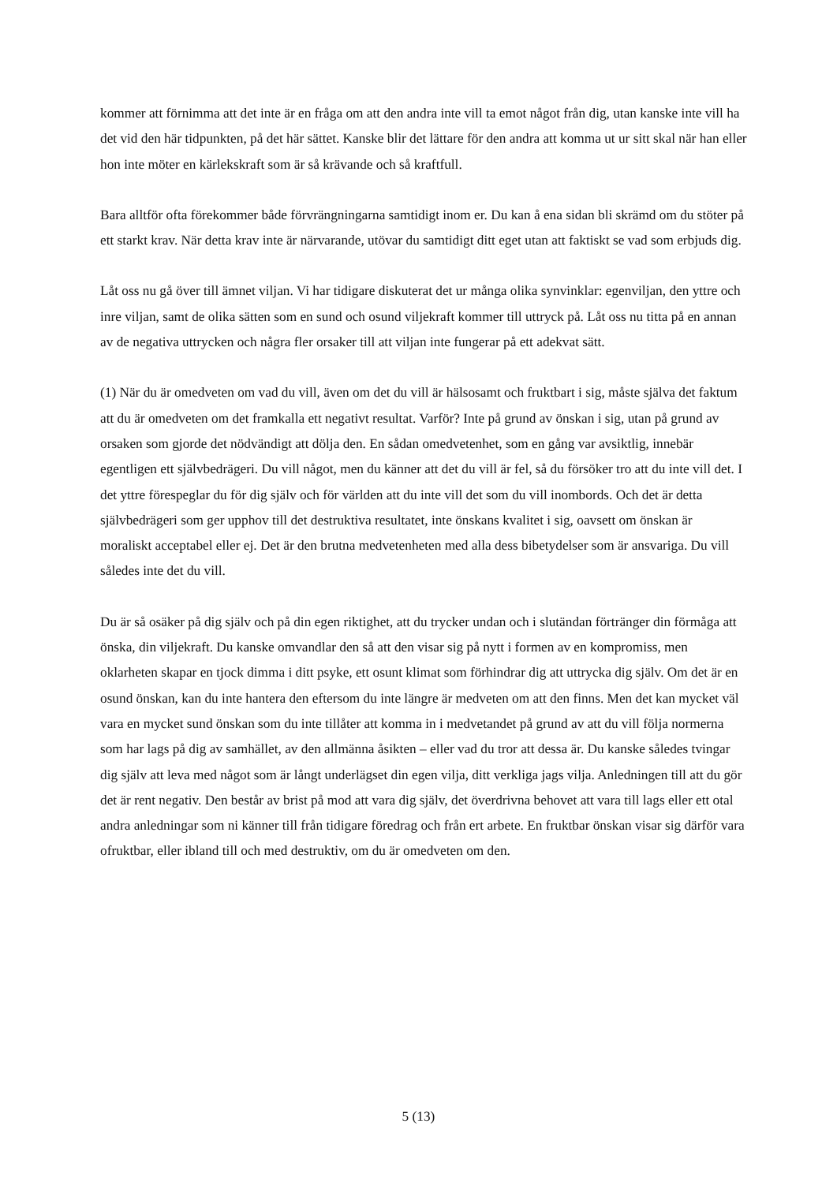kommer att förnimma att det inte är en fråga om att den andra inte vill ta emot något från dig, utan kanske inte vill ha det vid den här tidpunkten, på det här sättet. Kanske blir det lättare för den andra att komma ut ur sitt skal när han eller hon inte möter en kärlekskraft som är så krävande och så kraftfull.
Bara alltför ofta förekommer både förvrängningarna samtidigt inom er. Du kan å ena sidan bli skrämd om du stöter på ett starkt krav. När detta krav inte är närvarande, utövar du samtidigt ditt eget utan att faktiskt se vad som erbjuds dig.
Låt oss nu gå över till ämnet viljan. Vi har tidigare diskuterat det ur många olika synvinklar: egenviljan, den yttre och inre viljan, samt de olika sätten som en sund och osund viljekraft kommer till uttryck på. Låt oss nu titta på en annan av de negativa uttrycken och några fler orsaker till att viljan inte fungerar på ett adekvat sätt.
(1) När du är omedveten om vad du vill, även om det du vill är hälsosamt och fruktbart i sig, måste själva det faktum att du är omedveten om det framkalla ett negativt resultat. Varför? Inte på grund av önskan i sig, utan på grund av orsaken som gjorde det nödvändigt att dölja den. En sådan omedvetenhet, som en gång var avsiktlig, innebär egentligen ett självbedrägeri. Du vill något, men du känner att det du vill är fel, så du försöker tro att du inte vill det. I det yttre förespeglar du för dig själv och för världen att du inte vill det som du vill inombords. Och det är detta självbedrägeri som ger upphov till det destruktiva resultatet, inte önskans kvalitet i sig, oavsett om önskan är moraliskt acceptabel eller ej. Det är den brutna medvetenheten med alla dess bibetydelser som är ansvariga. Du vill således inte det du vill.
Du är så osäker på dig själv och på din egen riktighet, att du trycker undan och i slutändan förtränger din förmåga att önska, din viljekraft. Du kanske omvandlar den så att den visar sig på nytt i formen av en kompromiss, men oklarheten skapar en tjock dimma i ditt psyke, ett osunt klimat som förhindrar dig att uttrycka dig själv. Om det är en osund önskan, kan du inte hantera den eftersom du inte längre är medveten om att den finns. Men det kan mycket väl vara en mycket sund önskan som du inte tillåter att komma in i medvetandet på grund av att du vill följa normerna som har lags på dig av samhället, av den allmänna åsikten – eller vad du tror att dessa är. Du kanske således tvingar dig själv att leva med något som är långt underlägset din egen vilja, ditt verkliga jags vilja. Anledningen till att du gör det är rent negativ. Den består av brist på mod att vara dig själv, det överdrivna behovet att vara till lags eller ett otal andra anledningar som ni känner till från tidigare föredrag och från ert arbete. En fruktbar önskan visar sig därför vara ofruktbar, eller ibland till och med destruktiv, om du är omedveten om den.
5 (13)